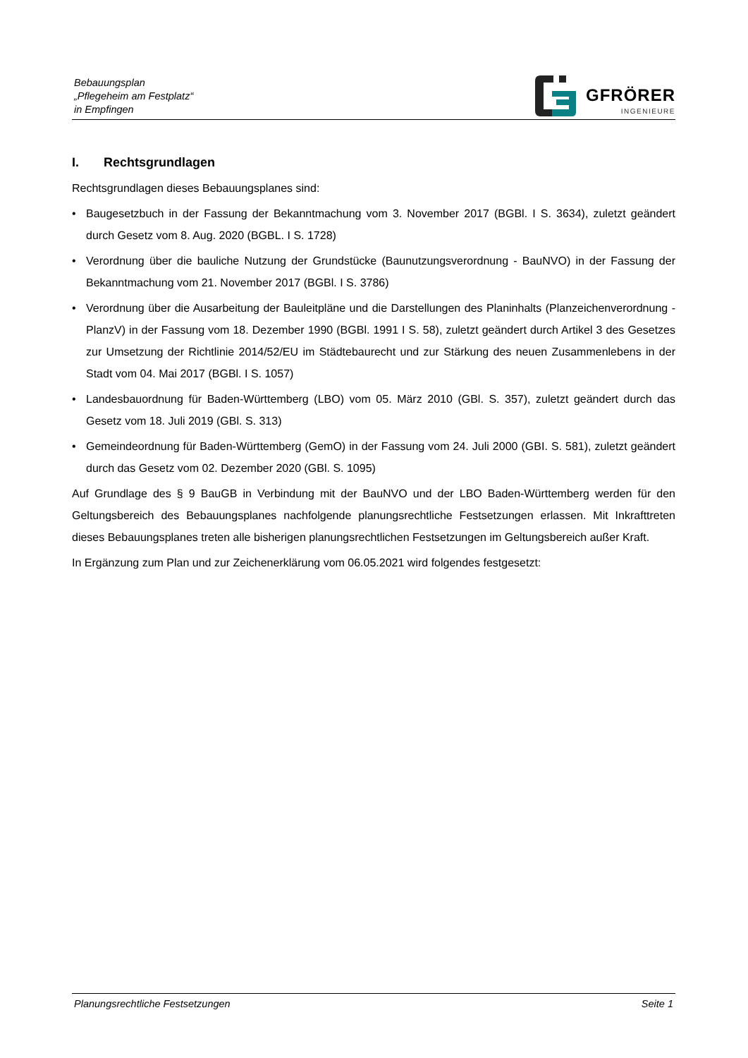Bebauungsplan
„Pflegeheim am Festplatz“
in Empfingen
GFRÖRER
INGENIEURE
I. Rechtsgrundlagen
Rechtsgrundlagen dieses Bebauungsplanes sind:
• Baugesetzbuch in der Fassung der Bekanntmachung vom 3. November 2017 (BGBl. I S. 3634), zuletzt geändert durch Gesetz vom 8. Aug. 2020 (BGBL. I S. 1728)
• Verordnung über die bauliche Nutzung der Grundstücke (Baunutzungsverordnung - BauNVO) in der Fassung der Bekanntmachung vom 21. November 2017 (BGBl. I S. 3786)
• Verordnung über die Ausarbeitung der Bauleitpläne und die Darstellungen des Planinhalts (Planzeichenverordnung - PlanzV) in der Fassung vom 18. Dezember 1990 (BGBl. 1991 I S. 58), zuletzt geändert durch Artikel 3 des Gesetzes zur Umsetzung der Richtlinie 2014/52/EU im Städtebaurecht und zur Stärkung des neuen Zusammenlebens in der Stadt vom 04. Mai 2017 (BGBl. I S. 1057)
• Landesbauordnung für Baden-Württemberg (LBO) vom 05. März 2010 (GBl. S. 357), zuletzt geändert durch das Gesetz vom 18. Juli 2019 (GBl. S. 313)
• Gemeindeordnung für Baden-Württemberg (GemO) in der Fassung vom 24. Juli 2000 (GBI. S. 581), zuletzt geändert durch das Gesetz vom 02. Dezember 2020 (GBl. S. 1095)
Auf Grundlage des § 9 BauGB in Verbindung mit der BauNVO und der LBO Baden-Württemberg werden für den Geltungsbereich des Bebauungsplanes nachfolgende planungsrechtliche Festsetzungen erlassen. Mit Inkrafttreten dieses Bebauungsplanes treten alle bisherigen planungsrechtlichen Festsetzungen im Geltungsbereich außer Kraft.
In Ergänzung zum Plan und zur Zeichenerklärung vom 06.05.2021 wird folgendes festgesetzt:
Planungsrechtliche Festsetzungen Seite 1